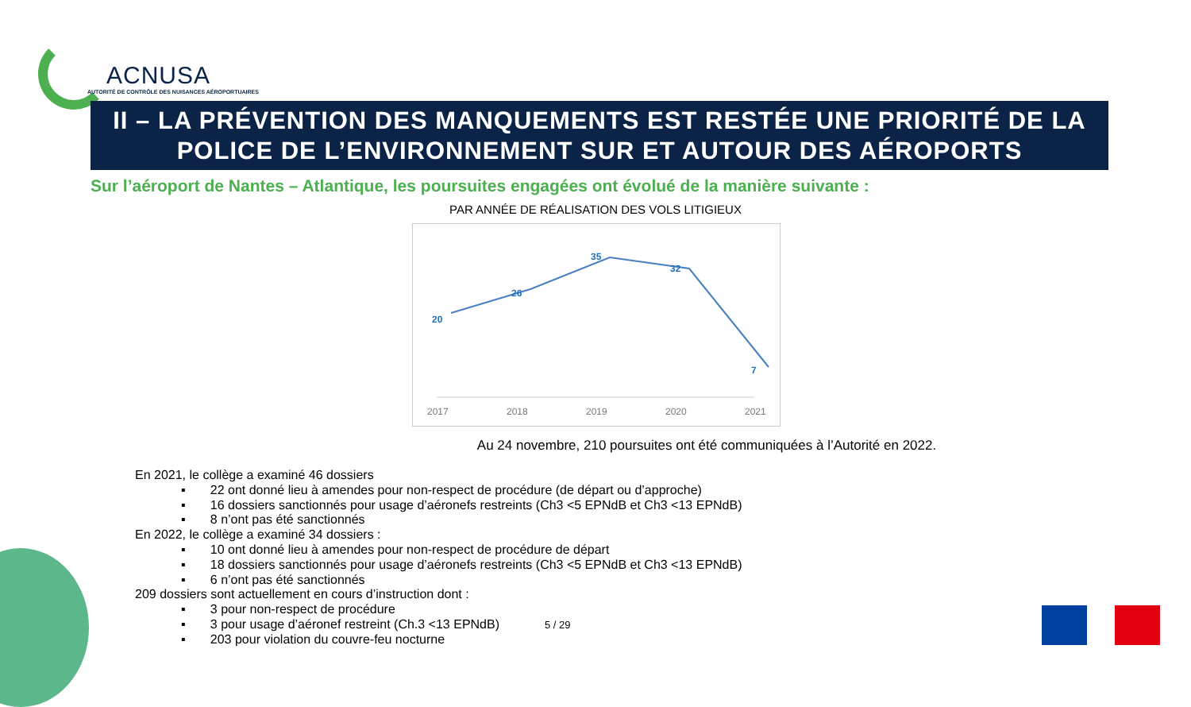ACNUSA
AUTORITÉ DE CONTRÔLE DES NUISANCES AÉROPORTUAIRES
II – LA PRÉVENTION DES MANQUEMENTS EST RESTÉE UNE PRIORITÉ DE LA
POLICE DE L’ENVIRONNEMENT SUR ET AUTOUR DES AÉROPORTS
Sur l’aéroport de Nantes – Atlantique, les poursuites engagées ont évolué de la manière suivante :
PAR ANNÉE DE RÉALISATION DES VOLS LITIGIEUX
20
26
35
32
7
2017
2018
2019
2020
2021
Au 24 novembre, 210 poursuites ont été communiquées à l’Autorité en 2022.
En 2021, le collège a examiné 46 dossiers
▪ 22 ont donné lieu à amendes pour non-respect de procédure (de départ ou d’approche)
▪ 16 dossiers sanctionnés pour usage d’aéronefs restreints (Ch3 <5 EPNdB et Ch3 <13 EPNdB)
▪ 8 n’ont pas été sanctionnés
En 2022, le collège a examiné 34 dossiers :
▪ 10 ont donné lieu à amendes pour non-respect de procédure de départ
▪ 18 dossiers sanctionnés pour usage d’aéronefs restreints (Ch3 <5 EPNdB et Ch3 <13 EPNdB)
▪ 6 n’ont pas été sanctionnés
209 dossiers sont actuellement en cours d’instruction dont :
▪ 3 pour non-respect de procédure
▪ 3 pour usage d’aéronef restreint (Ch.3 <13 EPNdB)
▪ 203 pour violation du couvre-feu nocturne
5 / 29